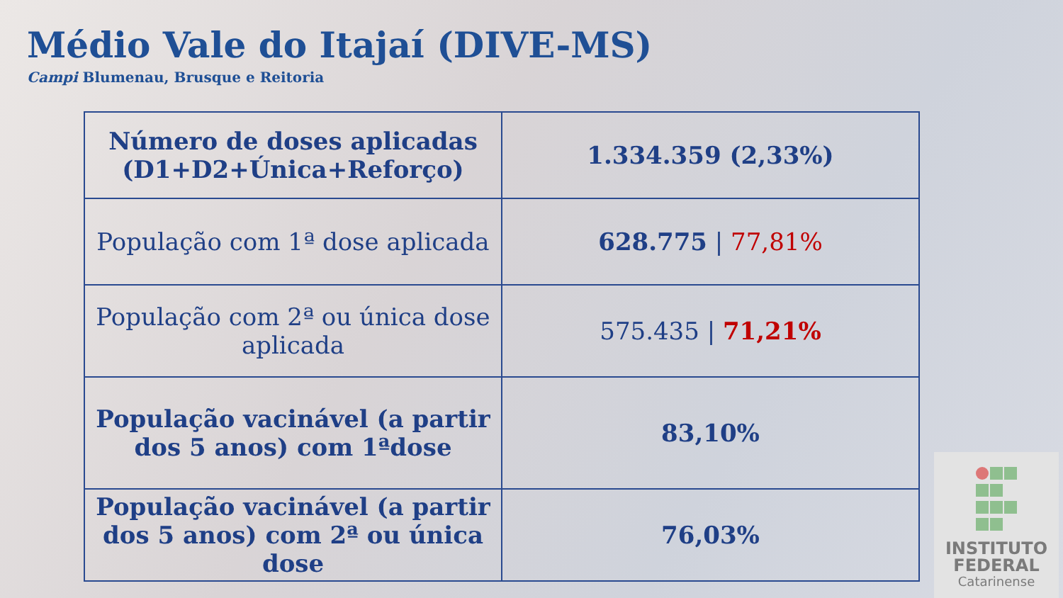Médio Vale do Itajaí (DIVE-MS)
Campi Blumenau, Brusque e Reitoria
| Número de doses aplicadas (D1+D2+Única+Reforço) | 1.334.359 (2,33%) |
| População com 1ª dose aplicada | 628.775 / 77,81% |
| População com 2ª ou única dose aplicada | 575.435 / 71,21% |
| População vacinável (a partir dos 5 anos) com 1ªdose | 83,10% |
| População vacinável (a partir dos 5 anos) com 2ª ou única dose | 76,03% |
INSTITUTO
FEDERAL
Catarinense